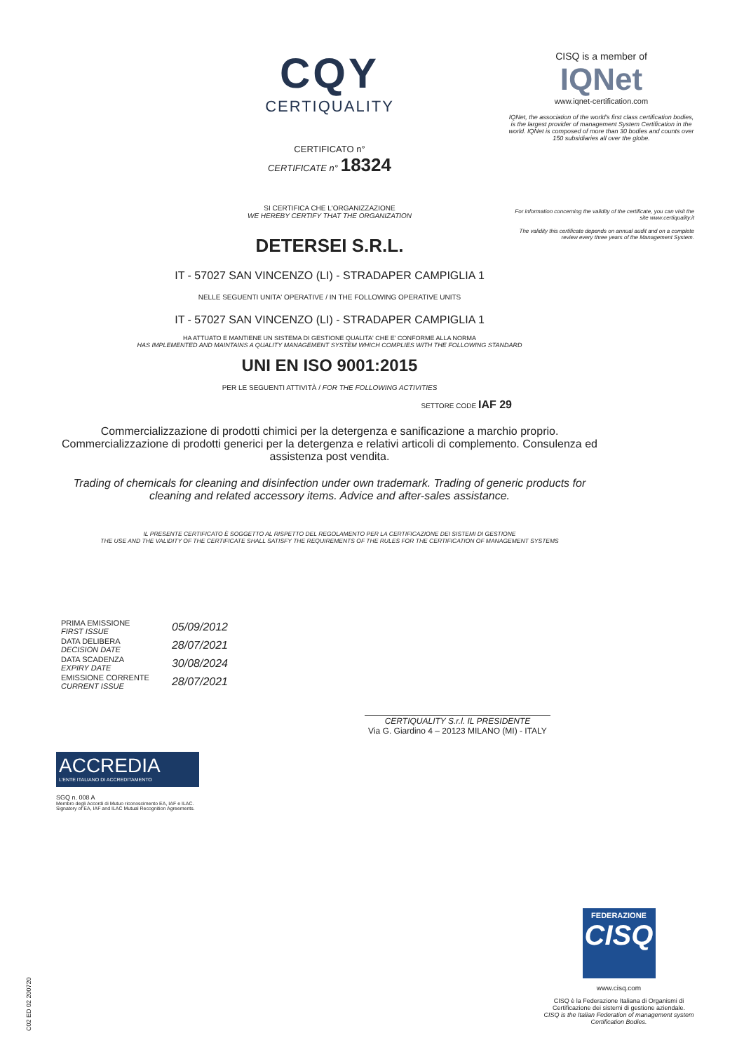CQY
CERTIQUALITY
CERTIFICATO n°
CERTIFICATE n° 18324
SI CERTIFICA CHE L'ORGANIZZAZIONE
WE HEREBY CERTIFY THAT THE ORGANIZATION
DETERSEI S.R.L.
IT - 57027 SAN VINCENZO (LI) - STRADAPER CAMPIGLIA 1
NELLE SEGUENTI UNITA' OPERATIVE / IN THE FOLLOWING OPERATIVE UNITS
IT - 57027 SAN VINCENZO (LI) - STRADAPER CAMPIGLIA 1
HA ATTUATO E MANTIENE UN SISTEMA DI GESTIONE QUALITA' CHE E' CONFORME ALLA NORMA
HAS IMPLEMENTED AND MAINTAINS A QUALITY MANAGEMENT SYSTEM WHICH COMPLIES WITH THE FOLLOWING STANDARD
UNI EN ISO 9001:2015
PER LE SEGUENTI ATTIVITÀ / FOR THE FOLLOWING ACTIVITIES
SETTORE CODE IAF 29
Commercializzazione di prodotti chimici per la detergenza e sanificazione a marchio proprio. Commercializzazione di prodotti generici per la detergenza e relativi articoli di complemento. Consulenza ed assistenza post vendita.
Trading of chemicals for cleaning and disinfection under own trademark. Trading of generic products for cleaning and related accessory items. Advice and after-sales assistance.
IL PRESENTE CERTIFICATO È SOGGETTO AL RISPETTO DEL REGOLAMENTO PER LA CERTIFICAZIONE DEI SISTEMI DI GESTIONE
THE USE AND THE VALIDITY OF THE CERTIFICATE SHALL SATISFY THE REQUIREMENTS OF THE RULES FOR THE CERTIFICATION OF MANAGEMENT SYSTEMS
CISQ is a member of
IQNet
www.iqnet-certification.com
IQNet, the association of the world's first class certification bodies, is the largest provider of management System Certification in the world. IQNet is composed of more than 30 bodies and counts over 150 subsidiaries all over the globe.
For information concerning the validity of the certificate, you can visit the site www.certiquality.it
The validity this certificate depends on annual audit and on a complete review every three years of the Management System.
| PRIMA EMISSIONE FIRST ISSUE | 05/09/2012 |
| DATA DELIBERA DECISION DATE | 28/07/2021 |
| DATA SCADENZA EXPIRY DATE | 30/08/2024 |
| EMISSIONE CORRENTE CURRENT ISSUE | 28/07/2021 |
CERTIQUALITY S.r.l. IL PRESIDENTE
Via G. Giardino 4 – 20123 MILANO (MI) - ITALY
ACCREDIA
L'ENTE ITALIANO DI ACCREDITAMENTO
SGQ n. 008 A
Membro degli Accordi di Mutuo riconoscimento EA, IAF e ILAC.
Signatory of EA, IAF and ILAC Mutual Recognition Agreements.
FEDERAZIONE
CISQ
www.cisq.com
CISQ è la Federazione Italiana di Organismi di Certificazione dei sistemi di gestione aziendale.
CISQ is the Italian Federation of management system Certification Bodies.
C02 ED 02 200720